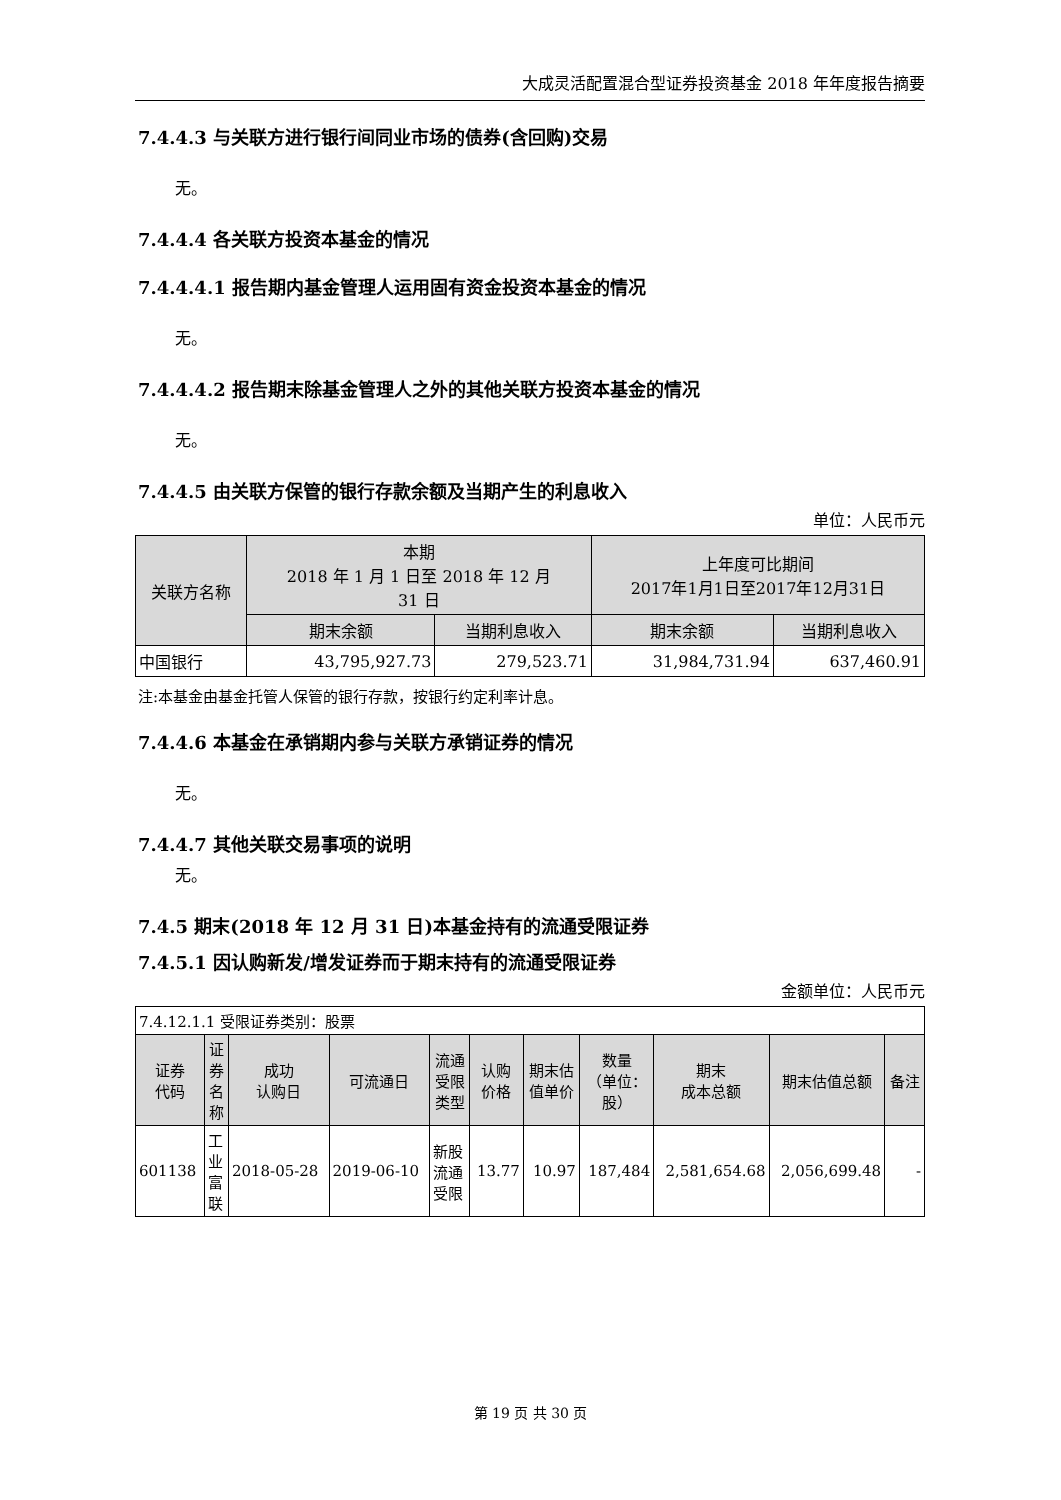大成灵活配置混合型证券投资基金 2018 年年度报告摘要
7.4.4.3 与关联方进行银行间同业市场的债券(含回购)交易
无。
7.4.4.4 各关联方投资本基金的情况
7.4.4.4.1 报告期内基金管理人运用固有资金投资本基金的情况
无。
7.4.4.4.2 报告期末除基金管理人之外的其他关联方投资本基金的情况
无。
7.4.4.5 由关联方保管的银行存款余额及当期产生的利息收入
单位：人民币元
| 关联方名称 | 本期 2018 年 1 月 1 日至 2018 年 12 月 31 日 | | 上年度可比期间 2017年1月1日至2017年12月31日 | |
| --- | --- | --- | --- | --- |
| | 期末余额 | 当期利息收入 | 期末余额 | 当期利息收入 |
| 中国银行 | 43,795,927.73 | 279,523.71 | 31,984,731.94 | 637,460.91 |
注:本基金由基金托管人保管的银行存款，按银行约定利率计息。
7.4.4.6 本基金在承销期内参与关联方承销证券的情况
无。
7.4.4.7 其他关联交易事项的说明
无。
7.4.5 期末(2018 年 12 月 31 日)本基金持有的流通受限证券
7.4.5.1 因认购新发/增发证券而于期末持有的流通受限证券
金额单位：人民币元
| 7.4.12.1.1 受限证券类别：股票 | | | | | | | | | | |
| 证券 代码 | 证 券 名 称 | 成功 认购日 | 可流通日 | 流通 受限 类型 | 认购 价格 | 期末估 值单价 | 数量 （单位： 股） | 期末 成本总额 | 期末估值总额 | 备注 |
| 601138 | 工 业 富 联 | 2018-05-28 | 2019-06-10 | 新股 流通 受限 | 13.77 | 10.97 | 187,484 | 2,581,654.68 | 2,056,699.48 | - |
第 19 页 共 30 页